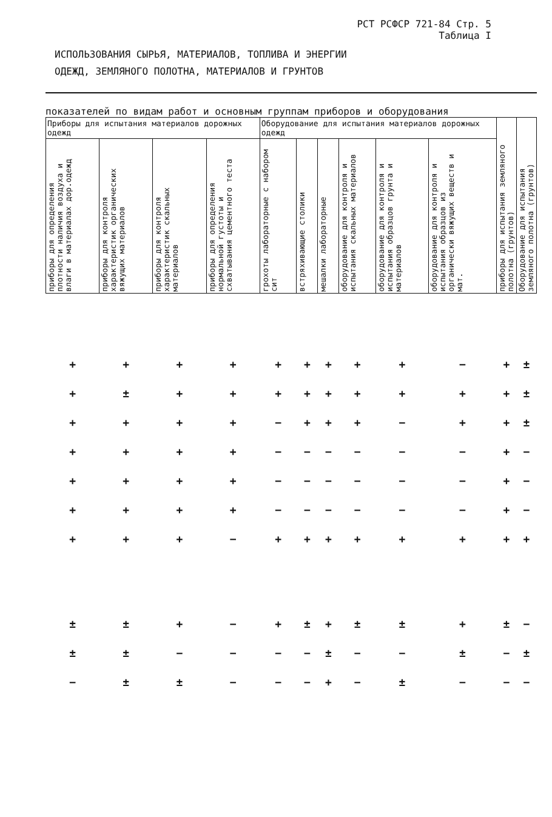РСТ РСФСР 721-84 Стр. 5
Таблица I
ИСПОЛЬЗОВАНИЯ СЫРЬЯ, МАТЕРИАЛОВ, ТОПЛИВА И ЭНЕРГИИ
ОДЕЖД, ЗЕМЛЯНОГО ПОЛОТНА, МАТЕРИАЛОВ И ГРУНТОВ
показателей по видам работ и основным группам приборов и оборудования
| Приборы для испытания материалов дорожных одежд | | | | Оборудование для испытания материалов дорожных одежд | | | | | | приборы для испытания земляного полотна (грунтов) | Оборудование для испытания земляного полотна (грунтов) |
| --- | --- | --- | --- | --- | --- | --- | --- | --- | --- | --- | --- |
| приборы для определения плотности наличия воздуха и влаги в материалах дор.одежд | приборы для контроля характеристик органических вяжущих материалов | приборы для контроля характеристик скальных материалов | приборы для определения нормальной густоты и схватывания цементного теста | грохоты лабораторные с набором сит | встряхивающие столики | мешалки лабораторные | оборудование для контроля и испытания скальных материалов | оборудование для контроля и испытания образцов грунта и материалов | оборудование для контроля и испытания образцов из органически вяжущих веществ и мат. | | |
| + | + | + | + | + | + | + | + | + | − | + | ± |
| + | ± | + | + | + | + | + | + | + | + | + | ± |
| + | + | + | + | − | + | + | + | − | + | + | ± |
| + | + | + | + | − | − | − | − | − | − | + | − |
| + | + | + | + | − | − | − | − | − | − | + | − |
| + | + | + | + | − | − | − | − | − | − | + | − |
| + | + | + | − | + | + | + | + | + | + | + | + |
| ± | ± | + | − | + | ± | + | ± | ± | + | ± | − |
| ± | ± | − | − | − | − | ± | − | − | ± | − | ± |
| − | ± | ± | − | − | − | + | − | ± | − | − | − |